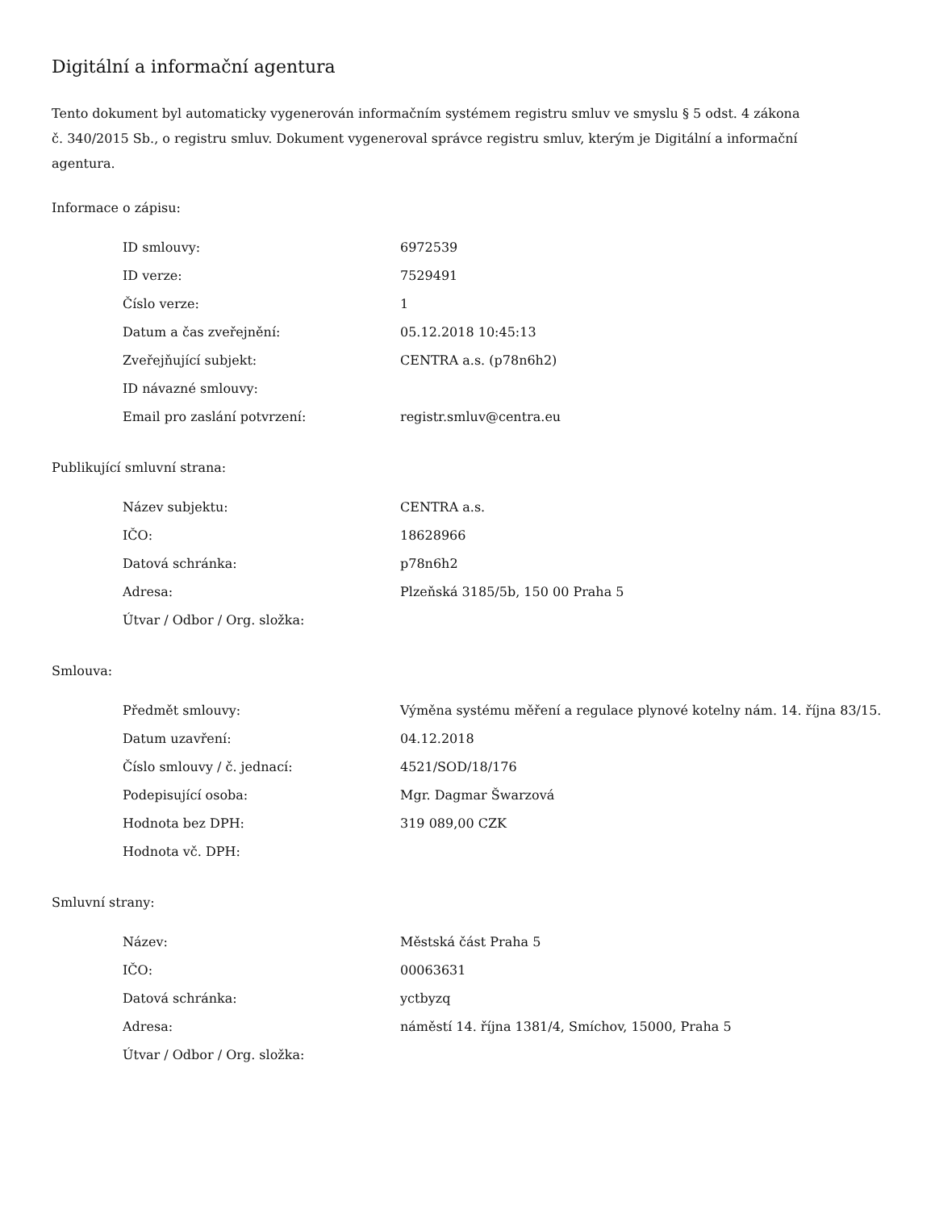Digitální a informační agentura
Tento dokument byl automaticky vygenerován informačním systémem registru smluv ve smyslu § 5 odst. 4 zákona
č. 340/2015 Sb., o registru smluv. Dokument vygeneroval správce registru smluv, kterým je Digitální a informační agentura.
Informace o zápisu:
| ID smlouvy: | 6972539 |
| ID verze: | 7529491 |
| Číslo verze: | 1 |
| Datum a čas zveřejnění: | 05.12.2018 10:45:13 |
| Zveřejňující subjekt: | CENTRA a.s. (p78n6h2) |
| ID návazné smlouvy: | |
| Email pro zaslání potvrzení: | registr.smluv@centra.eu |
Publikující smluvní strana:
| Název subjektu: | CENTRA a.s. |
| IČO: | 18628966 |
| Datová schránka: | p78n6h2 |
| Adresa: | Plzeňská 3185/5b, 150 00 Praha 5 |
| Útvar / Odbor / Org. složka: | |
Smlouva:
| Předmět smlouvy: | Výměna systému měření a regulace plynové kotelny nám. 14. října 83/15. |
| Datum uzavření: | 04.12.2018 |
| Číslo smlouvy / č. jednací: | 4521/SOD/18/176 |
| Podepisující osoba: | Mgr. Dagmar Šwarzová |
| Hodnota bez DPH: | 319 089,00 CZK |
| Hodnota vč. DPH: | |
Smluvní strany:
| Název: | Městská část Praha 5 |
| IČO: | 00063631 |
| Datová schránka: | yctbyzq |
| Adresa: | náměstí 14. října 1381/4, Smíchov, 15000, Praha 5 |
| Útvar / Odbor / Org. složka: | |